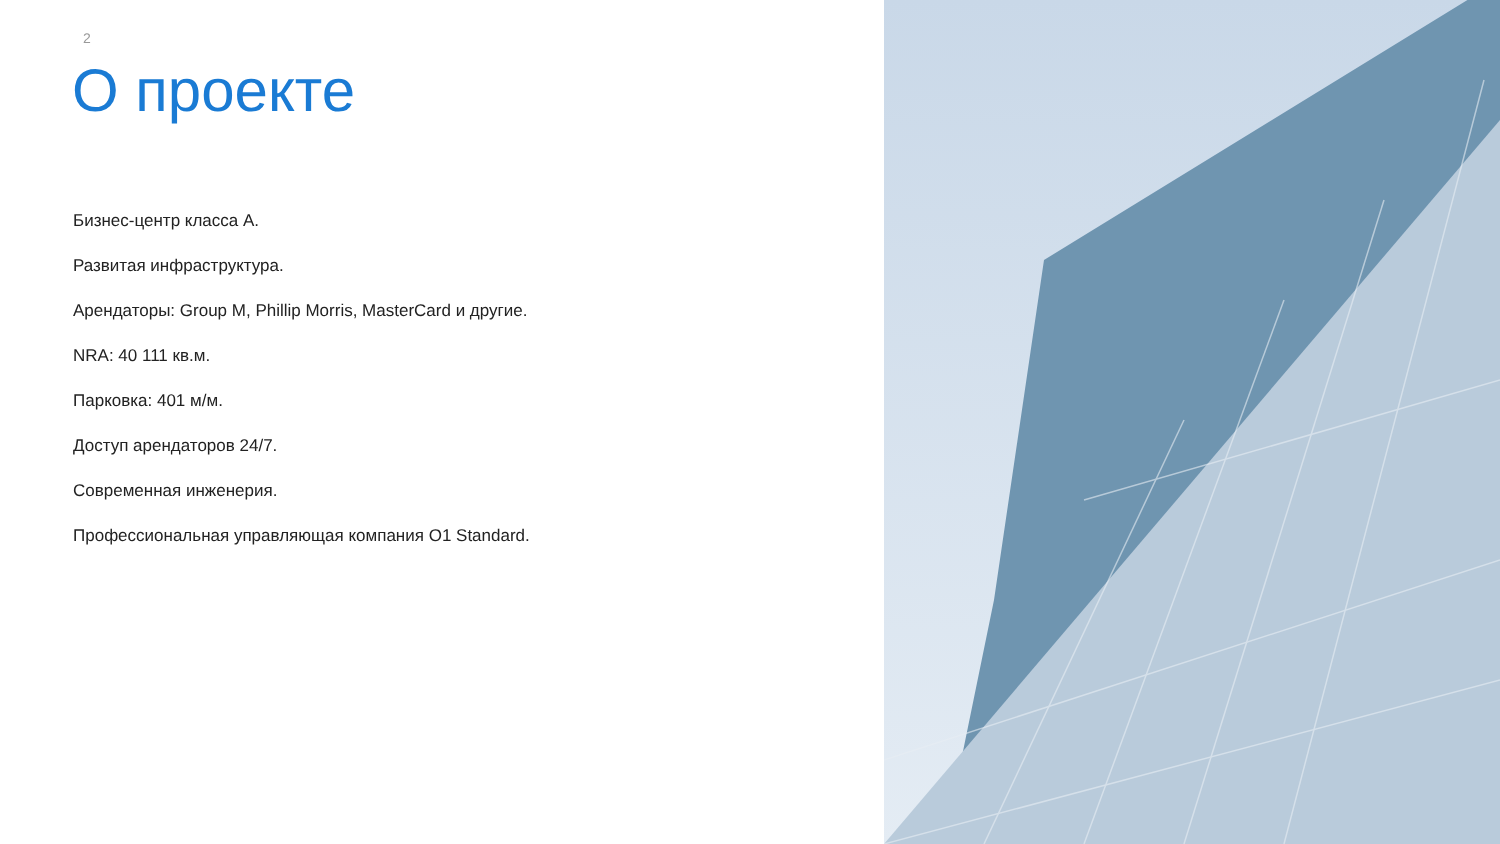2
О проекте
Бизнес-центр класса А.
Развитая инфраструктура.
Арендаторы: Group M, Phillip Morris, MasterCard и другие.
NRA: 40 111 кв.м.
Парковка: 401 м/м.
Доступ арендаторов 24/7.
Современная инженерия.
Профессиональная управляющая компания О1 Standard.